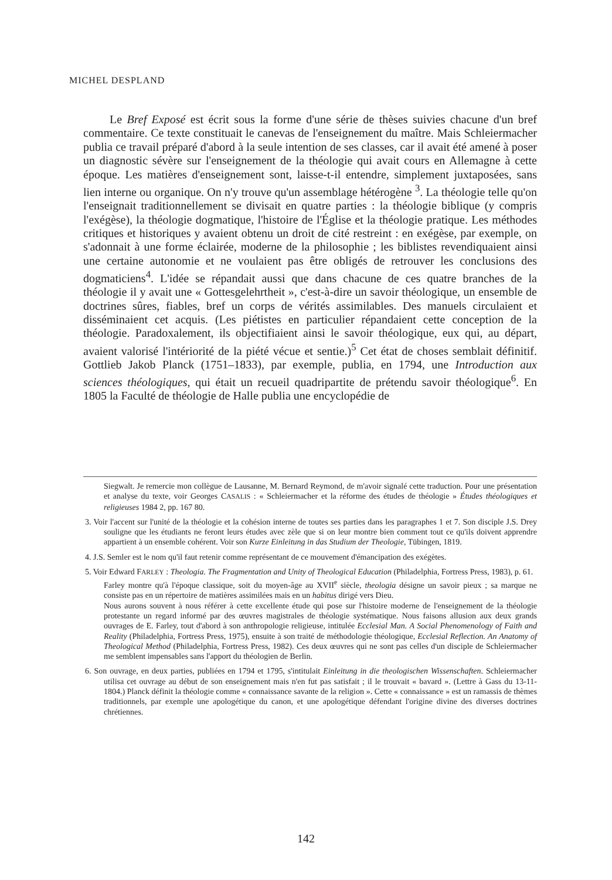MICHEL DESPLAND
Le Bref Exposé est écrit sous la forme d'une série de thèses suivies chacune d'un bref commentaire. Ce texte constituait le canevas de l'enseignement du maître. Mais Schleiermacher publia ce travail préparé d'abord à la seule intention de ses classes, car il avait été amené à poser un diagnostic sévère sur l'enseignement de la théologie qui avait cours en Allemagne à cette époque. Les matières d'enseignement sont, laisse-t-il entendre, simplement juxtaposées, sans lien interne ou organique. On n'y trouve qu'un assemblage hétérogène <sup>3</sup>. La théologie telle qu'on l'enseignait traditionnellement se divisait en quatre parties : la théologie biblique (y compris l'exégèse), la théologie dogmatique, l'histoire de l'Église et la théologie pratique. Les méthodes critiques et historiques y avaient obtenu un droit de cité restreint : en exégèse, par exemple, on s'adonnait à une forme éclairée, moderne de la philosophie ; les biblistes revendiquaient ainsi une certaine autonomie et ne voulaient pas être obligés de retrouver les conclusions des dogmaticiens<sup>4</sup>. L'idée se répandait aussi que dans chacune de ces quatre branches de la théologie il y avait une « Gottesgelehrtheit », c'est-à-dire un savoir théologique, un ensemble de doctrines sûres, fiables, bref un corps de vérités assimilables. Des manuels circulaient et disséminaient cet acquis. (Les piétistes en particulier répandaient cette conception de la théologie. Paradoxalement, ils objectifiaient ainsi le savoir théologique, eux qui, au départ, avaient valorisé l'intériorité de la piété vécue et sentie.)<sup>5</sup> Cet état de choses semblait définitif. Gottlieb Jakob Planck (1751–1833), par exemple, publia, en 1794, une Introduction aux sciences théologiques, qui était un recueil quadripartite de prétendu savoir théologique<sup>6</sup>. En 1805 la Faculté de théologie de Halle publia une encyclopédie de
Siegwalt. Je remercie mon collègue de Lausanne, M. Bernard Reymond, de m'avoir signalé cette traduction. Pour une présentation et analyse du texte, voir Georges CASALIS : « Schleiermacher et la réforme des études de théologie » Études théologiques et religieuses 1984 2, pp. 167 80.
3. Voir l'accent sur l'unité de la théologie et la cohésion interne de toutes ses parties dans les paragraphes 1 et 7. Son disciple J.S. Drey souligne que les étudiants ne feront leurs études avec zèle que si on leur montre bien comment tout ce qu'ils doivent apprendre appartient à un ensemble cohérent. Voir son Kurze Einleitung in das Studium der Theologie, Tübingen, 1819.
4. J.S. Semler est le nom qu'il faut retenir comme représentant de ce mouvement d'émancipation des exégètes.
5. Voir Edward FARLEY : Theologia. The Fragmentation and Unity of Theological Education (Philadelphia, Fortress Press, 1983), p. 61.
Farley montre qu'à l'époque classique, soit du moyen-âge au XVII<sup>e</sup> siècle, theologia désigne un savoir pieux ; sa marque ne consiste pas en un répertoire de matières assimilées mais en un habitus dirigé vers Dieu.
Nous aurons souvent à nous référer à cette excellente étude qui pose sur l'histoire moderne de l'enseignement de la théologie protestante un regard informé par des œuvres magistrales de théologie systématique. Nous faisons allusion aux deux grands ouvrages de E. Farley, tout d'abord à son anthropologie religieuse, intitulée Ecclesial Man. A Social Phenomenology of Faith and Reality (Philadelphia, Fortress Press, 1975), ensuite à son traité de méthodologie théologique, Ecclesial Reflection. An Anatomy of Theological Method (Philadelphia, Fortress Press, 1982). Ces deux œuvres qui ne sont pas celles d'un disciple de Schleiermacher me semblent impensables sans l'apport du théologien de Berlin.
6. Son ouvrage, en deux parties, publiées en 1794 et 1795, s'intitulait Einleitung in die theologischen Wissenschaften. Schleiermacher utilisa cet ouvrage au début de son enseignement mais n'en fut pas satisfait ; il le trouvait « bavard ». (Lettre à Gass du 13-11-1804.) Planck définit la théologie comme « connaissance savante de la religion ». Cette « connaissance » est un ramassis de thèmes traditionnels, par exemple une apologétique du canon, et une apologétique défendant l'origine divine des diverses doctrines chrétiennes.
142